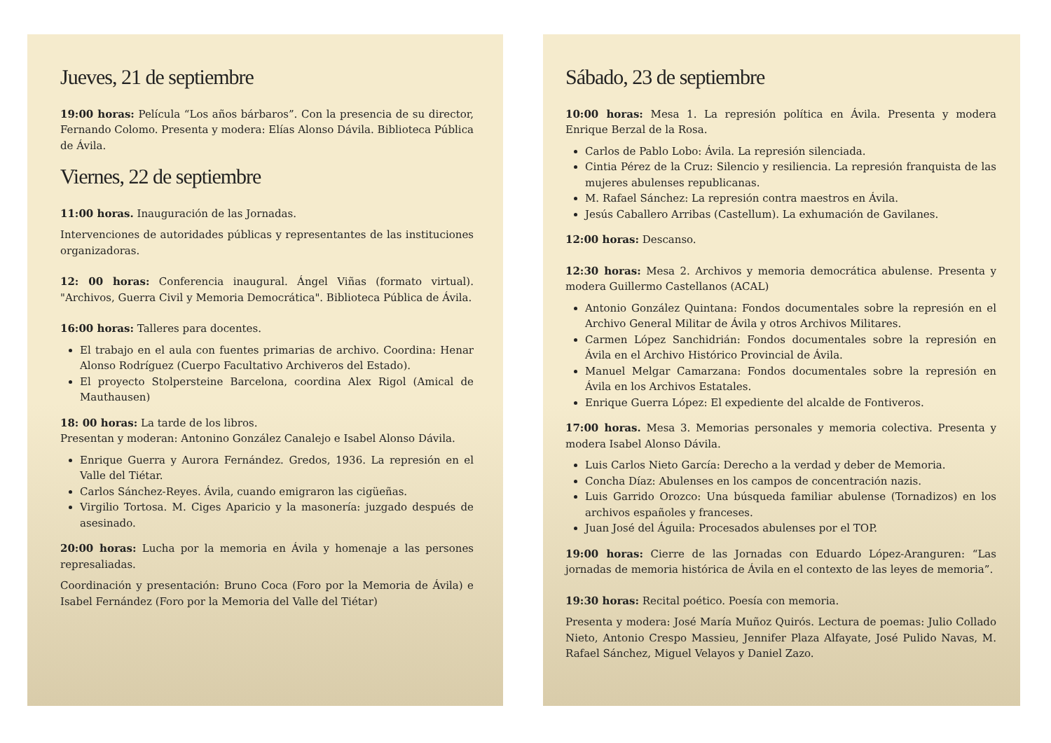Jueves, 21 de septiembre
19:00 horas: Película “Los años bárbaros”. Con la presencia de su director, Fernando Colomo. Presenta y modera: Elías Alonso Dávila. Biblioteca Pública de Ávila.
Viernes, 22 de septiembre
11:00 horas. Inauguración de las Jornadas.
Intervenciones de autoridades públicas y representantes de las instituciones organizadoras.
12: 00 horas: Conferencia inaugural. Ángel Viñas (formato virtual). "Archivos, Guerra Civil y Memoria Democrática". Biblioteca Pública de Ávila.
16:00 horas: Talleres para docentes.
El trabajo en el aula con fuentes primarias de archivo. Coordina: Henar Alonso Rodríguez (Cuerpo Facultativo Archiveros del Estado).
El proyecto Stolpersteine Barcelona, coordina Alex Rigol (Amical de Mauthausen)
18: 00 horas: La tarde de los libros.
Presentan y moderan: Antonino González Canalejo e Isabel Alonso Dávila.
Enrique Guerra y Aurora Fernández. Gredos, 1936. La represión en el Valle del Tiétar.
Carlos Sánchez-Reyes. Ávila, cuando emigraron las cigüeñas.
Virgilio Tortosa. M. Ciges Aparicio y la masonería: juzgado después de asesinado.
20:00 horas: Lucha por la memoria en Ávila y homenaje a las persones represaliadas.
Coordinación y presentación: Bruno Coca (Foro por la Memoria de Ávila) e Isabel Fernández (Foro por la Memoria del Valle del Tiétar)
Sábado, 23 de septiembre
10:00 horas: Mesa 1. La represión política en Ávila. Presenta y modera Enrique Berzal de la Rosa.
Carlos de Pablo Lobo: Ávila. La represión silenciada.
Cintia Pérez de la Cruz: Silencio y resiliencia. La represión franquista de las mujeres abulenses republicanas.
M. Rafael Sánchez: La represión contra maestros en Ávila.
Jesús Caballero Arribas (Castellum). La exhumación de Gavilanes.
12:00 horas: Descanso.
12:30 horas: Mesa 2. Archivos y memoria democrática abulense. Presenta y modera Guillermo Castellanos (ACAL)
Antonio González Quintana: Fondos documentales sobre la represión en el Archivo General Militar de Ávila y otros Archivos Militares.
Carmen López Sanchidrián: Fondos documentales sobre la represión en Ávila en el Archivo Histórico Provincial de Ávila.
Manuel Melgar Camarzana: Fondos documentales sobre la represión en Ávila en los Archivos Estatales.
Enrique Guerra López: El expediente del alcalde de Fontiveros.
17:00 horas. Mesa 3. Memorias personales y memoria colectiva. Presenta y modera Isabel Alonso Dávila.
Luis Carlos Nieto García: Derecho a la verdad y deber de Memoria.
Concha Díaz: Abulenses en los campos de concentración nazis.
Luis Garrido Orozco: Una búsqueda familiar abulense (Tornadizos) en los archivos españoles y franceses.
Juan José del Águila: Procesados abulenses por el TOP.
19:00 horas: Cierre de las Jornadas con Eduardo López-Aranguren: “Las jornadas de memoria histórica de Ávila en el contexto de las leyes de memoria”.
19:30 horas: Recital poético. Poesía con memoria.
Presenta y modera: José María Muñoz Quirós. Lectura de poemas: Julio Collado Nieto, Antonio Crespo Massieu, Jennifer Plaza Alfayate, José Pulido Navas, M. Rafael Sánchez, Miguel Velayos y Daniel Zazo.